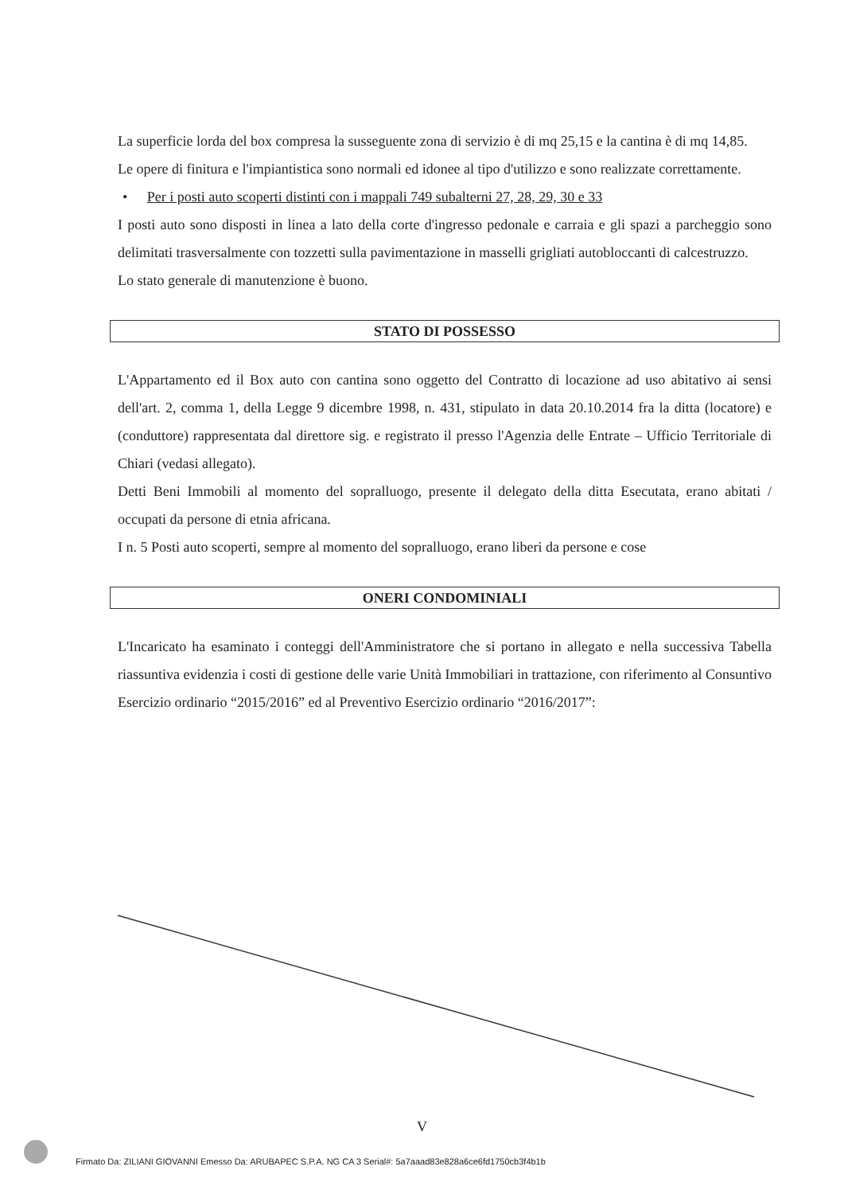La superficie lorda del box compresa la susseguente zona di servizio è di mq 25,15 e la cantina è di mq 14,85.
Le opere di finitura e l'impiantistica sono normali ed idonee al tipo d'utilizzo e sono realizzate correttamente.
• Per i posti auto scoperti distinti con i mappali 749 subalterni 27, 28, 29, 30 e 33
I posti auto sono disposti in linea a lato della corte d'ingresso pedonale e carraia e gli spazi a parcheggio sono delimitati trasversalmente con tozzetti sulla pavimentazione in masselli grigliati autobloccanti di calcestruzzo.
Lo stato generale di manutenzione è buono.
STATO DI POSSESSO
L'Appartamento ed il Box auto con cantina sono oggetto del Contratto di locazione ad uso abitativo ai sensi dell'art. 2, comma 1, della Legge 9 dicembre 1998, n. 431, stipulato in data 20.10.2014 fra la ditta (locatore) e (conduttore) rappresentata dal direttore sig. e registrato il presso l'Agenzia delle Entrate – Ufficio Territoriale di Chiari (vedasi allegato).
Detti Beni Immobili al momento del sopralluogo, presente il delegato della ditta Esecutata, erano abitati / occupati da persone di etnia africana.
I n. 5 Posti auto scoperti, sempre al momento del sopralluogo, erano liberi da persone e cose
ONERI CONDOMINIALI
L'Incaricato ha esaminato i conteggi dell'Amministratore che si portano in allegato e nella successiva Tabella riassuntiva evidenzia i costi di gestione delle varie Unità Immobiliari in trattazione, con riferimento al Consuntivo Esercizio ordinario “2015/2016” ed al Preventivo Esercizio ordinario “2016/2017”:
V
Firmato Da: ZILIANI GIOVANNI Emesso Da: ARUBAPEC S.P.A. NG CA 3 Serial#: 5a7aaad83e828a6ce6fd1750cb3f4b1b